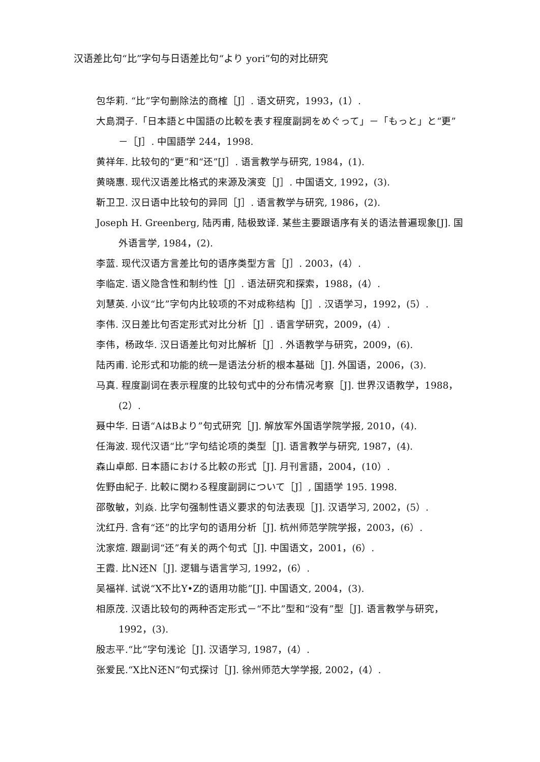汉语差比句“比”字句与日语差比句“より yori”句的对比研究
包华莉. “比”字句删除法的商榷［J］. 语文研究，1993，(1）.
大島潤子.「日本語と中国語の比較を表す程度副詞をめぐって」－「もっと」と“更” －［J］. 中国語学 244，1998.
黄祥年. 比较句的“更”和“还”[J］. 语言教学与研究, 1984，(1).
黄晓惠. 现代汉语差比格式的来源及演变［J］. 中国语文, 1992，(3).
靳卫卫. 汉日语中比较句的异同［J］. 语言教学与研究, 1986，(2).
Joseph H. Greenberg, 陆丙甫, 陆极致译. 某些主要跟语序有关的语法普遍现象[J]. 国外语言学, 1984，(2).
李蓝. 现代汉语方言差比句的语序类型方言［J］. 2003，(4）.
李临定. 语义隐含性和制约性［J］. 语法研究和探索，1988，(4）.
刘慧英. 小议“比”字句内比较项的不对成称结构［J］. 汉语学习，1992，(5）.
李伟. 汉日差比句否定形式对比分析［J］. 语言学研究，2009，(4）.
李伟，杨政华. 汉日语差比句对比解析［J］. 外语教学与研究，2009，(6).
陆丙甫. 论形式和功能的统一是语法分析的根本基础［J]. 外国语，2006，(3).
马真. 程度副词在表示程度的比较句式中的分布情况考察［J]. 世界汉语教学，1988，(2）.
聂中华. 日语“AはBより”句式研究［J]. 解放军外国语学院学报, 2010，(4).
任海波. 现代汉语“比”字句结论项的类型［J]. 语言教学与研究, 1987，(4).
森山卓郎. 日本語における比較の形式［J]. 月刊言語，2004，(10）.
佐野由紀子. 比較に関わる程度副詞について［J］, 国語学 195. 1998.
邵敬敏，刘焱. 比字句强制性语义要求的句法表现［J]. 汉语学习, 2002，(5）.
沈红丹. 含有“还”的比字句的语用分析［J]. 杭州师范学院学报，2003，(6）.
沈家煊. 跟副词“还”有关的两个句式［J]. 中国语文，2001，(6）.
王霞. 比N还N［J]. 逻辑与语言学习, 1992，(6）.
吴福祥. 试说“X不比Y•Z的语用功能”[J]. 中国语文, 2004，(3).
相原茂. 汉语比较句的两种否定形式－“不比”型和“没有”型［J]. 语言教学与研究，1992，(3).
殷志平.“比”字句浅论［J]. 汉语学习, 1987，(4）.
张爱民.“X比N还N”句式探讨［J]. 徐州师范大学学报, 2002，(4）.